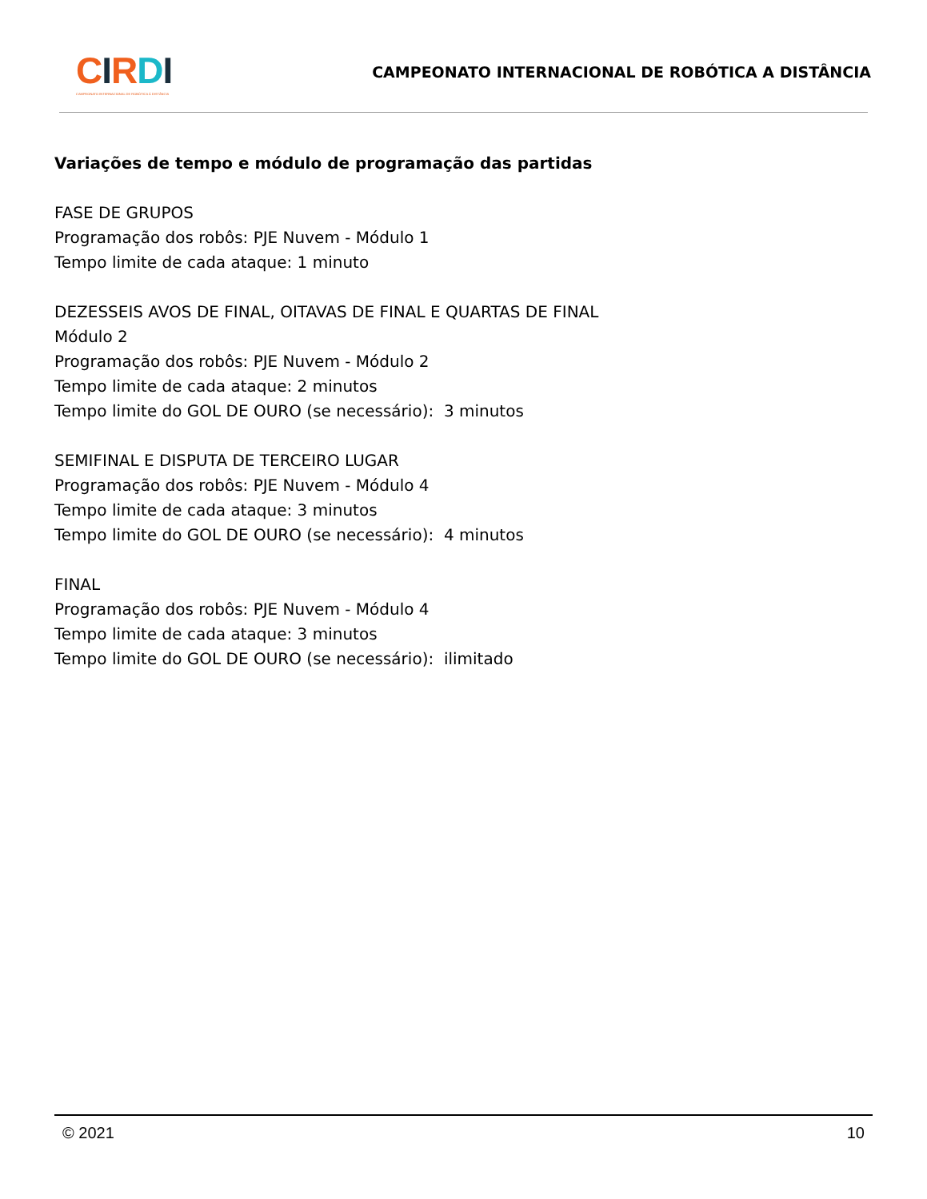CIRDI
CAMPEONATO INTERNACIONAL DE ROBÓTICA À DISTÂNCIA
CAMPEONATO INTERNACIONAL DE ROBÓTICA A DISTÂNCIA
Variações de tempo e módulo de programação das partidas
FASE DE GRUPOS
Programação dos robôs: PJE Nuvem - Módulo 1
Tempo limite de cada ataque: 1 minuto
DEZESSEIS AVOS DE FINAL, OITAVAS DE FINAL E QUARTAS DE FINAL
Módulo 2
Programação dos robôs: PJE Nuvem - Módulo 2
Tempo limite de cada ataque: 2 minutos
Tempo limite do GOL DE OURO (se necessário): 3 minutos
SEMIFINAL E DISPUTA DE TERCEIRO LUGAR
Programação dos robôs: PJE Nuvem - Módulo 4
Tempo limite de cada ataque: 3 minutos
Tempo limite do GOL DE OURO (se necessário): 4 minutos
FINAL
Programação dos robôs: PJE Nuvem - Módulo 4
Tempo limite de cada ataque: 3 minutos
Tempo limite do GOL DE OURO (se necessário): ilimitado
© 2021 10